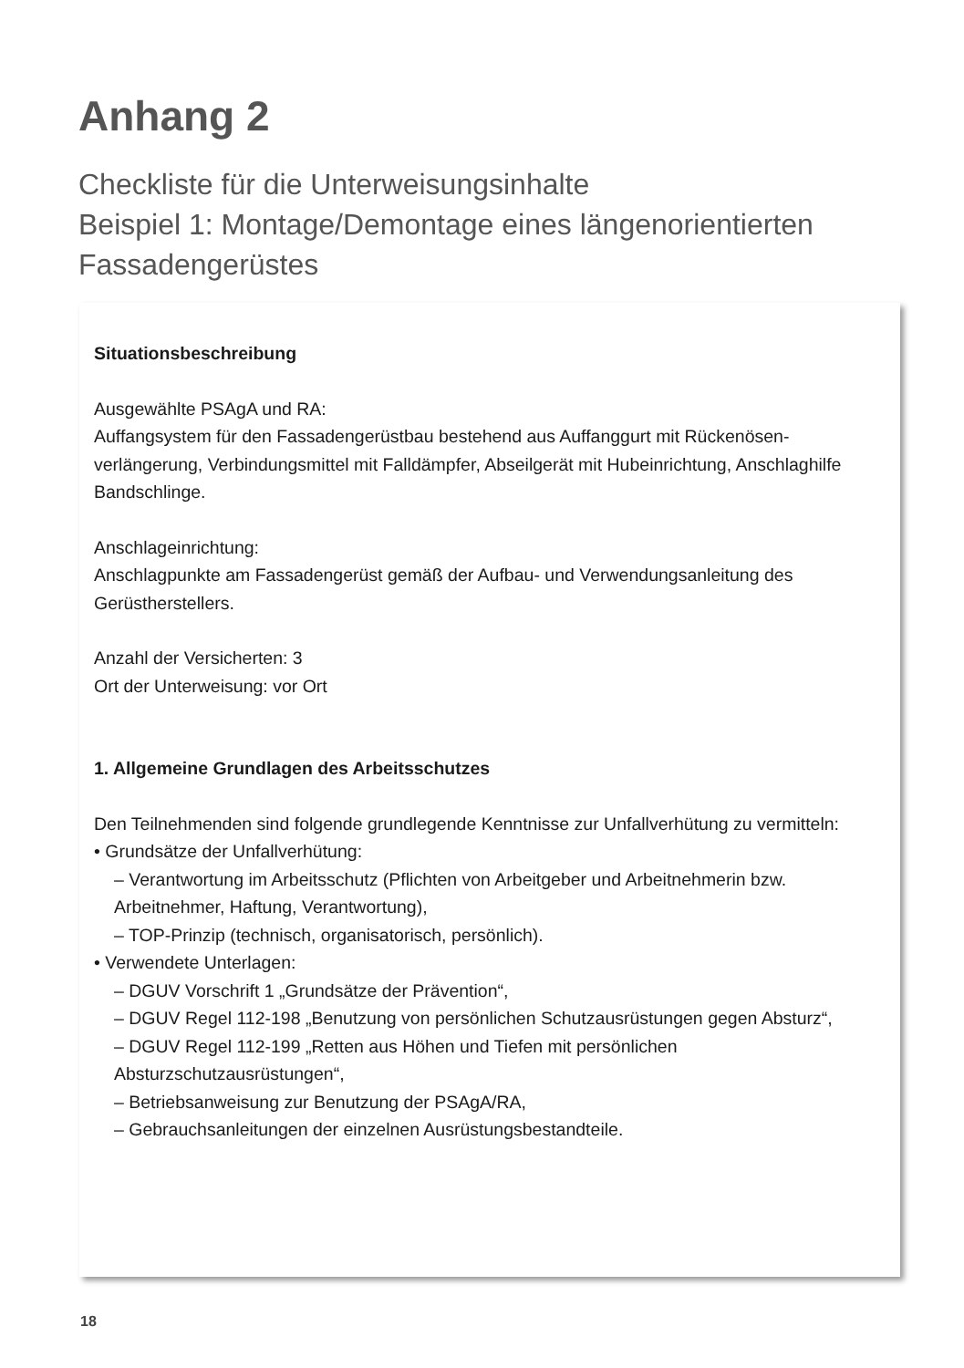Anhang 2
Checkliste für die Unterweisungsinhalte
Beispiel 1: Montage/Demontage eines längenorientierten Fassadengerüstes
Situationsbeschreibung
Ausgewählte PSAgA und RA:
Auffangsystem für den Fassadengerüstbau bestehend aus Auffanggurt mit Rückenösen­verlängerung, Verbindungsmittel mit Falldämpfer, Abseilgerät mit Hubeinrichtung, Anschlaghilfe Bandschlinge.
Anschlageinrichtung:
Anschlagpunkte am Fassadengerüst gemäß der Aufbau- und Verwendungsanleitung des Gerüstherstellers.
Anzahl der Versicherten: 3
Ort der Unterweisung: vor Ort
1. Allgemeine Grundlagen des Arbeitsschutzes
Den Teilnehmenden sind folgende grundlegende Kenntnisse zur Unfallverhütung zu vermitteln:
• Grundsätze der Unfallverhütung:
– Verantwortung im Arbeitsschutz (Pflichten von Arbeitgeber und Arbeitnehmerin bzw. Arbeitnehmer, Haftung, Verantwortung),
– TOP-Prinzip (technisch, organisatorisch, persönlich).
• Verwendete Unterlagen:
– DGUV Vorschrift 1 „Grundsätze der Prävention“,
– DGUV Regel 112-198 „Benutzung von persönlichen Schutzausrüstungen gegen Absturz“,
– DGUV Regel 112-199 „Retten aus Höhen und Tiefen mit persönlichen Absturzschutzausrüstungen“,
– Betriebsanweisung zur Benutzung der PSAgA/RA,
– Gebrauchsanleitungen der einzelnen Ausrüstungsbestandteile.
18